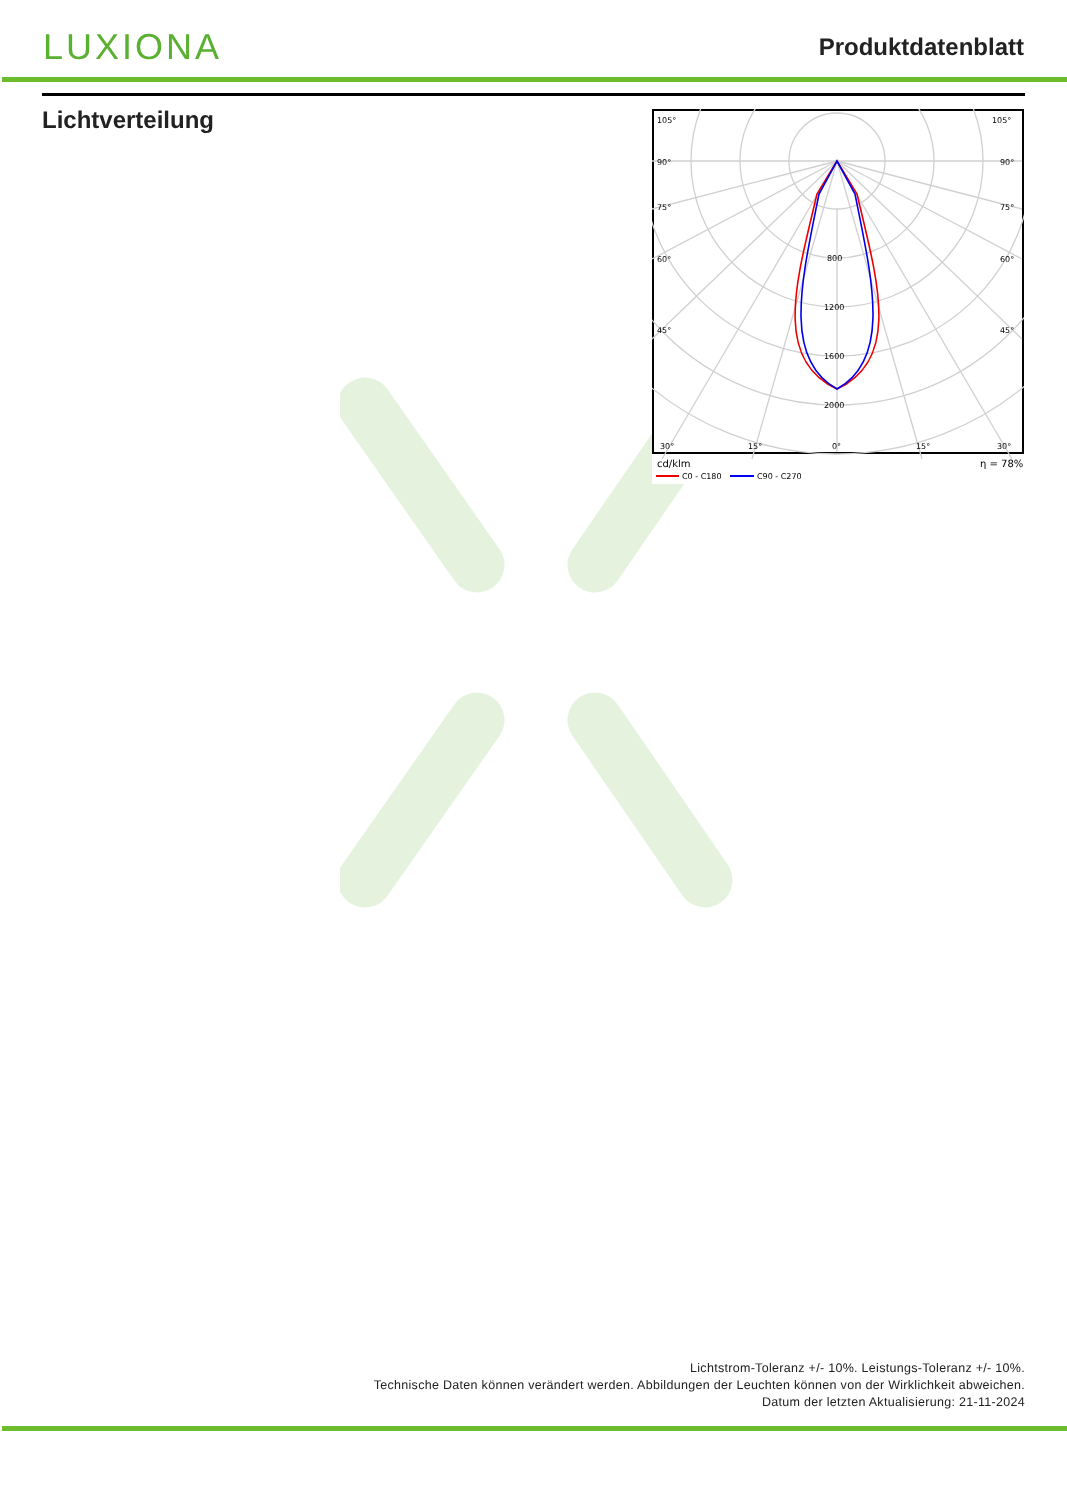LUXIONA
Produktdatenblatt
Lichtverteilung
105°
105°
90°
90°
75°
75°
60°
60°
45°
45°
800
1200
1600
2000
30°
15°
0°
15°
30°
cd/klm
η = 78%
C0 - C180
C90 - C270
Lichtstrom-Toleranz +/- 10%. Leistungs-Toleranz +/- 10%.
Technische Daten können verändert werden. Abbildungen der Leuchten können von der Wirklichkeit abweichen.
Datum der letzten Aktualisierung: 21-11-2024